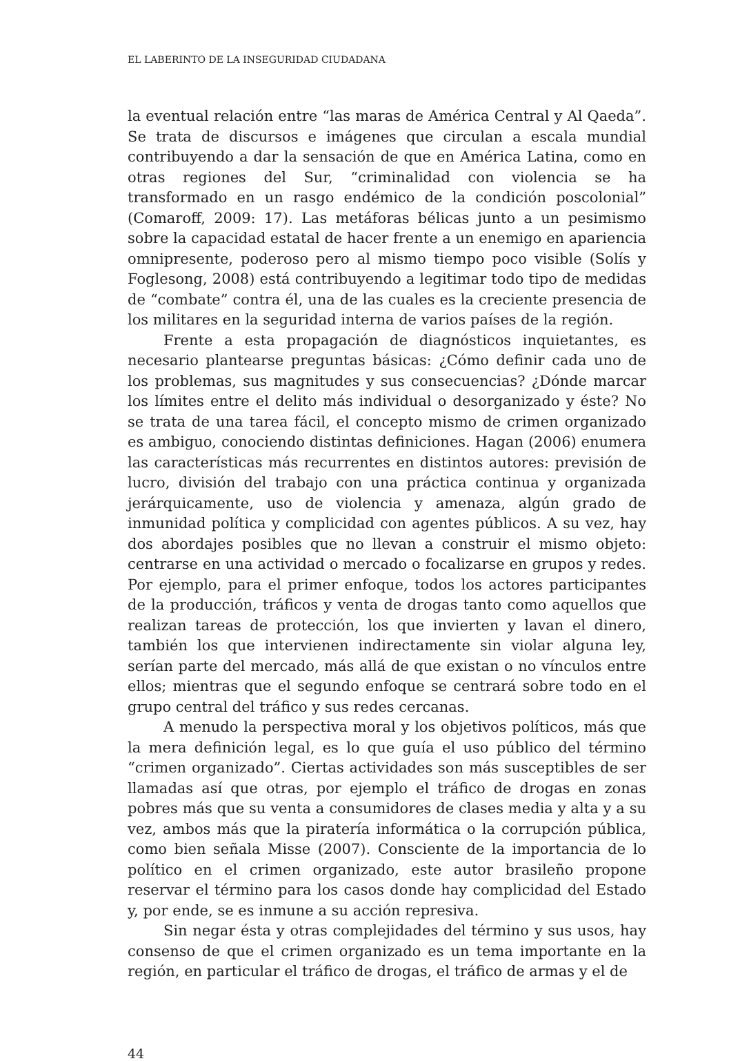EL LABERINTO DE LA INSEGURIDAD CIUDADANA
la eventual relación entre “las maras de América Central y Al Qaeda”. Se trata de discursos e imágenes que circulan a escala mundial contribuyendo a dar la sensación de que en América Latina, como en otras regiones del Sur, “criminalidad con violencia se ha transformado en un rasgo endémico de la condición poscolonial” (Comaroff, 2009: 17). Las metáforas bélicas junto a un pesimismo sobre la capacidad estatal de hacer frente a un enemigo en apariencia omnipresente, poderoso pero al mismo tiempo poco visible (Solís y Foglesong, 2008) está contribuyendo a legitimar todo tipo de medidas de “combate” contra él, una de las cuales es la creciente presencia de los militares en la seguridad interna de varios países de la región.
Frente a esta propagación de diagnósticos inquietantes, es necesario plantearse preguntas básicas: ¿Cómo definir cada uno de los problemas, sus magnitudes y sus consecuencias? ¿Dónde marcar los límites entre el delito más individual o desorganizado y éste? No se trata de una tarea fácil, el concepto mismo de crimen organizado es ambiguo, conociendo distintas definiciones. Hagan (2006) enumera las características más recurrentes en distintos autores: previsión de lucro, división del trabajo con una práctica continua y organizada jerárquicamente, uso de violencia y amenaza, algún grado de inmunidad política y complicidad con agentes públicos. A su vez, hay dos abordajes posibles que no llevan a construir el mismo objeto: centrarse en una actividad o mercado o focalizarse en grupos y redes. Por ejemplo, para el primer enfoque, todos los actores participantes de la producción, tráficos y venta de drogas tanto como aquellos que realizan tareas de protección, los que invierten y lavan el dinero, también los que intervienen indirectamente sin violar alguna ley, serían parte del mercado, más allá de que existan o no vínculos entre ellos; mientras que el segundo enfoque se centrará sobre todo en el grupo central del tráfico y sus redes cercanas.
A menudo la perspectiva moral y los objetivos políticos, más que la mera definición legal, es lo que guía el uso público del término “crimen organizado”. Ciertas actividades son más susceptibles de ser llamadas así que otras, por ejemplo el tráfico de drogas en zonas pobres más que su venta a consumidores de clases media y alta y a su vez, ambos más que la piratería informática o la corrupción pública, como bien señala Misse (2007). Consciente de la importancia de lo político en el crimen organizado, este autor brasileño propone reservar el término para los casos donde hay complicidad del Estado y, por ende, se es inmune a su acción represiva.
Sin negar ésta y otras complejidades del término y sus usos, hay consenso de que el crimen organizado es un tema importante en la región, en particular el tráfico de drogas, el tráfico de armas y el de
44